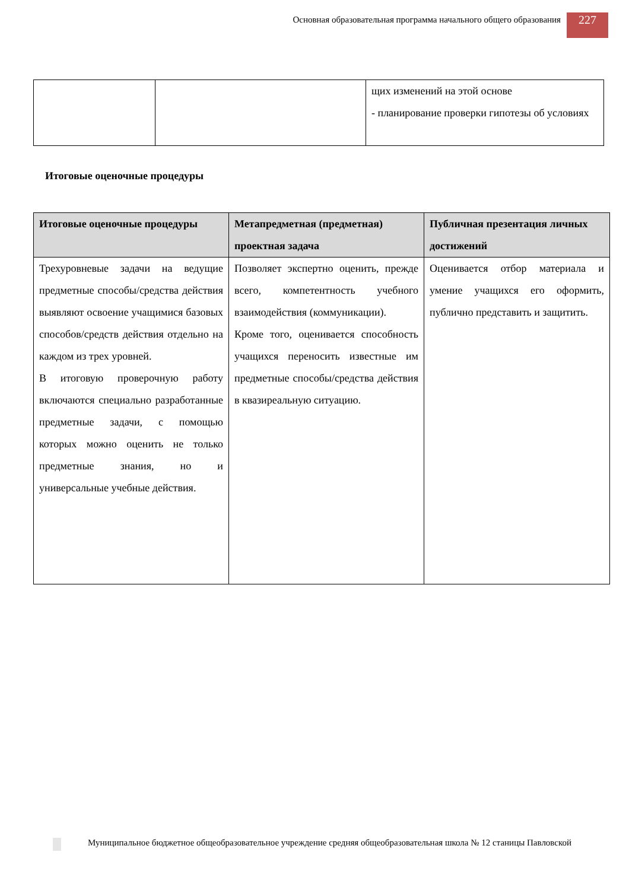Основная образовательная программа начального общего образования
227
| | | щих изменений на этой основе - планирование проверки гипотезы об условиях |
Итоговые оценочные процедуры
| Итоговые оценочные процедуры | Метапредметная (предметная) проектная задача | Публичная презентация личных достижений |
| --- | --- | --- |
| Трехуровневые задачи на ведущие предметные способы/средства действия выявляют освоение учащимися базовых способов/средств действия отдельно на каждом из трех уровней. В итоговую проверочную работу включаются специально разработанные предметные задачи, с помощью которых можно оценить не только предметные знания, но и универсальные учебные действия. | Позволяет экспертно оценить, прежде всего, компетентность учебного взаимодействия (коммуникации). Кроме того, оценивается способность учащихся переносить известные им предметные способы/средства действия в квазиреальную ситуацию. | Оценивается отбор материала и умение учащихся его оформить, публично представить и защитить. |
Муниципальное бюджетное общеобразовательное учреждение средняя общеобразовательная школа № 12 станицы Павловской